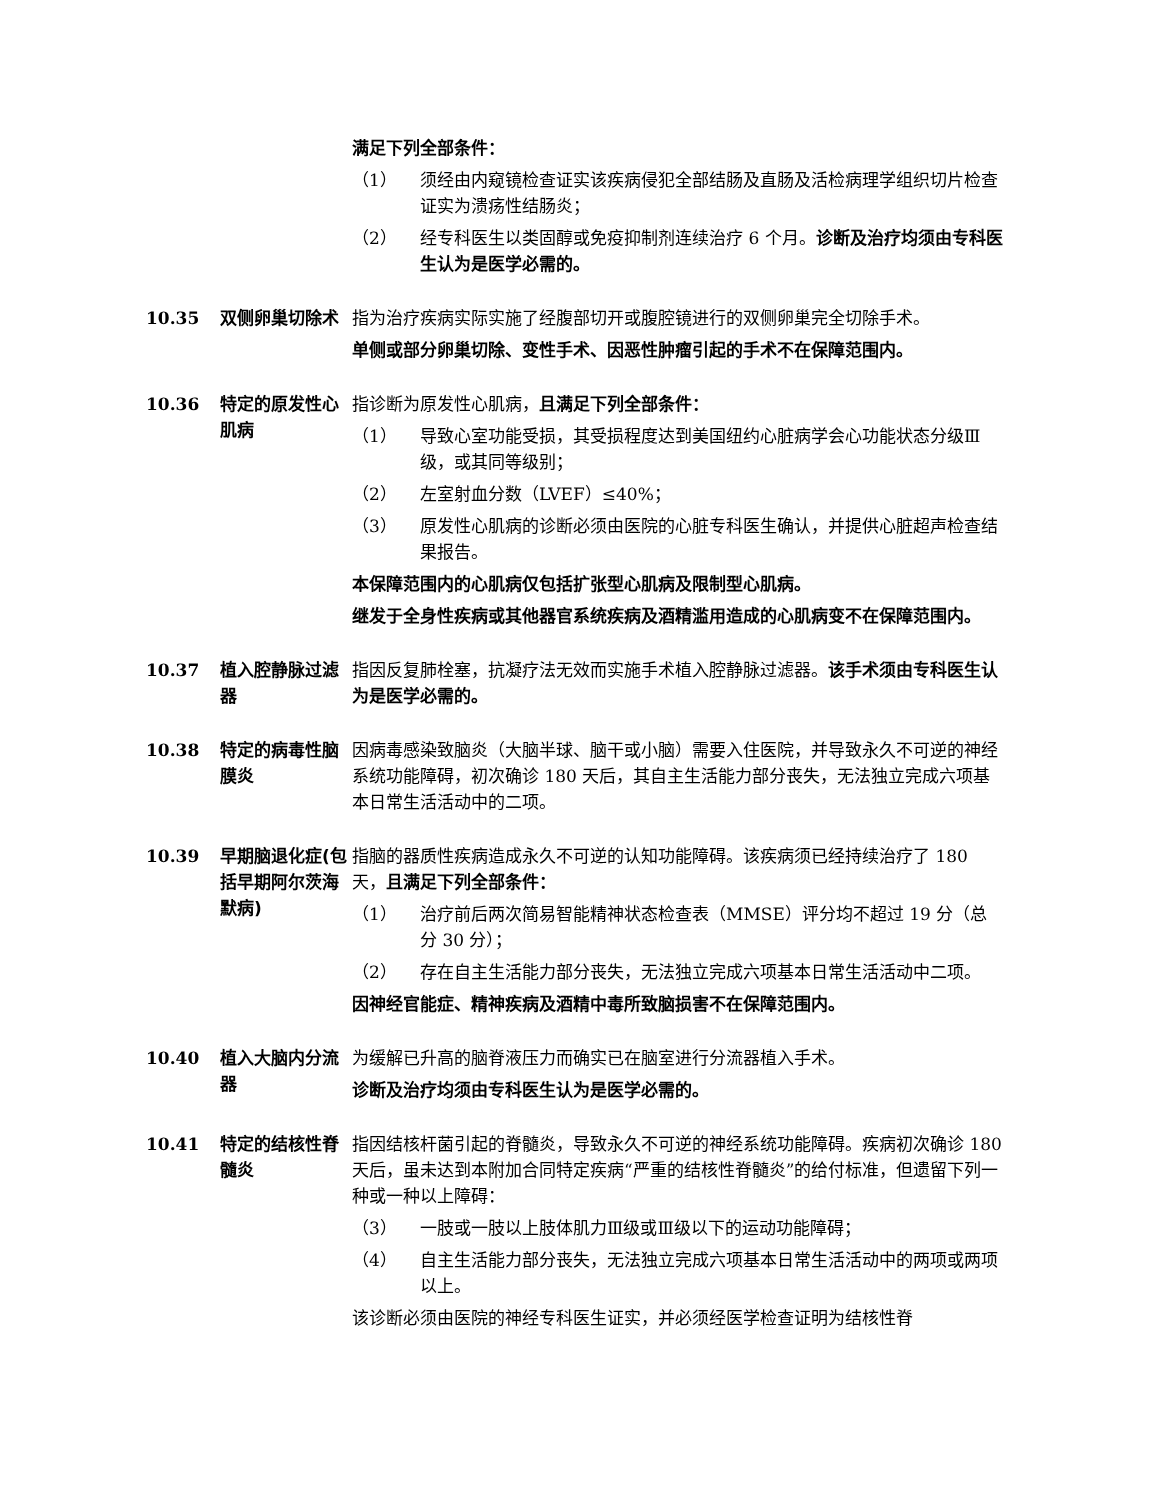满足下列全部条件：
（1） 须经由内窥镜检查证实该疾病侵犯全部结肠及直肠及活检病理学组织切片检查证实为溃疡性结肠炎；
（2） 经专科医生以类固醇或免疫抑制剂连续治疗 6 个月。诊断及治疗均须由专科医生认为是医学必需的。
10.35 双侧卵巢切除术 指为治疗疾病实际实施了经腹部切开或腹腔镜进行的双侧卵巢完全切除手术。
单侧或部分卵巢切除、变性手术、因恶性肿瘤引起的手术不在保障范围内。
10.36 特定的原发性心肌病
指诊断为原发性心肌病，且满足下列全部条件：
（1） 导致心室功能受损，其受损程度达到美国纽约心脏病学会心功能状态分级Ⅲ级，或其同等级别；
（2） 左室射血分数（LVEF）≤40%；
（3） 原发性心肌病的诊断必须由医院的心脏专科医生确认，并提供心脏超声检查结果报告。
本保障范围内的心肌病仅包括扩张型心肌病及限制型心肌病。
继发于全身性疾病或其他器官系统疾病及酒精滥用造成的心肌病变不在保障范围内。
10.37 植入腔静脉过滤器
指因反复肺栓塞，抗凝疗法无效而实施手术植入腔静脉过滤器。该手术须由专科医生认为是医学必需的。
10.38 特定的病毒性脑膜炎
因病毒感染致脑炎（大脑半球、脑干或小脑）需要入住医院，并导致永久不可逆的神经系统功能障碍，初次确诊 180 天后，其自主生活能力部分丧失，无法独立完成六项基本日常生活活动中的二项。
10.39 早期脑退化症(包括早期阿尔茨海默病)
指脑的器质性疾病造成永久不可逆的认知功能障碍。该疾病须已经持续治疗了 180 天，且满足下列全部条件：
（1） 治疗前后两次简易智能精神状态检查表（MMSE）评分均不超过 19 分（总分 30 分）；
（2） 存在自主生活能力部分丧失，无法独立完成六项基本日常生活活动中二项。
因神经官能症、精神疾病及酒精中毒所致脑损害不在保障范围内。
10.40 植入大脑内分流器
为缓解已升高的脑脊液压力而确实已在脑室进行分流器植入手术。
诊断及治疗均须由专科医生认为是医学必需的。
10.41 特定的结核性脊髓炎
指因结核杆菌引起的脊髓炎，导致永久不可逆的神经系统功能障碍。疾病初次确诊 180 天后，虽未达到本附加合同特定疾病“严重的结核性脊髓炎”的给付标准，但遗留下列一种或一种以上障碍：
（3） 一肢或一肢以上肢体肌力Ⅲ级或Ⅲ级以下的运动功能障碍；
（4） 自主生活能力部分丧失，无法独立完成六项基本日常生活活动中的两项或两项以上。
该诊断必须由医院的神经专科医生证实，并必须经医学检查证明为结核性脊